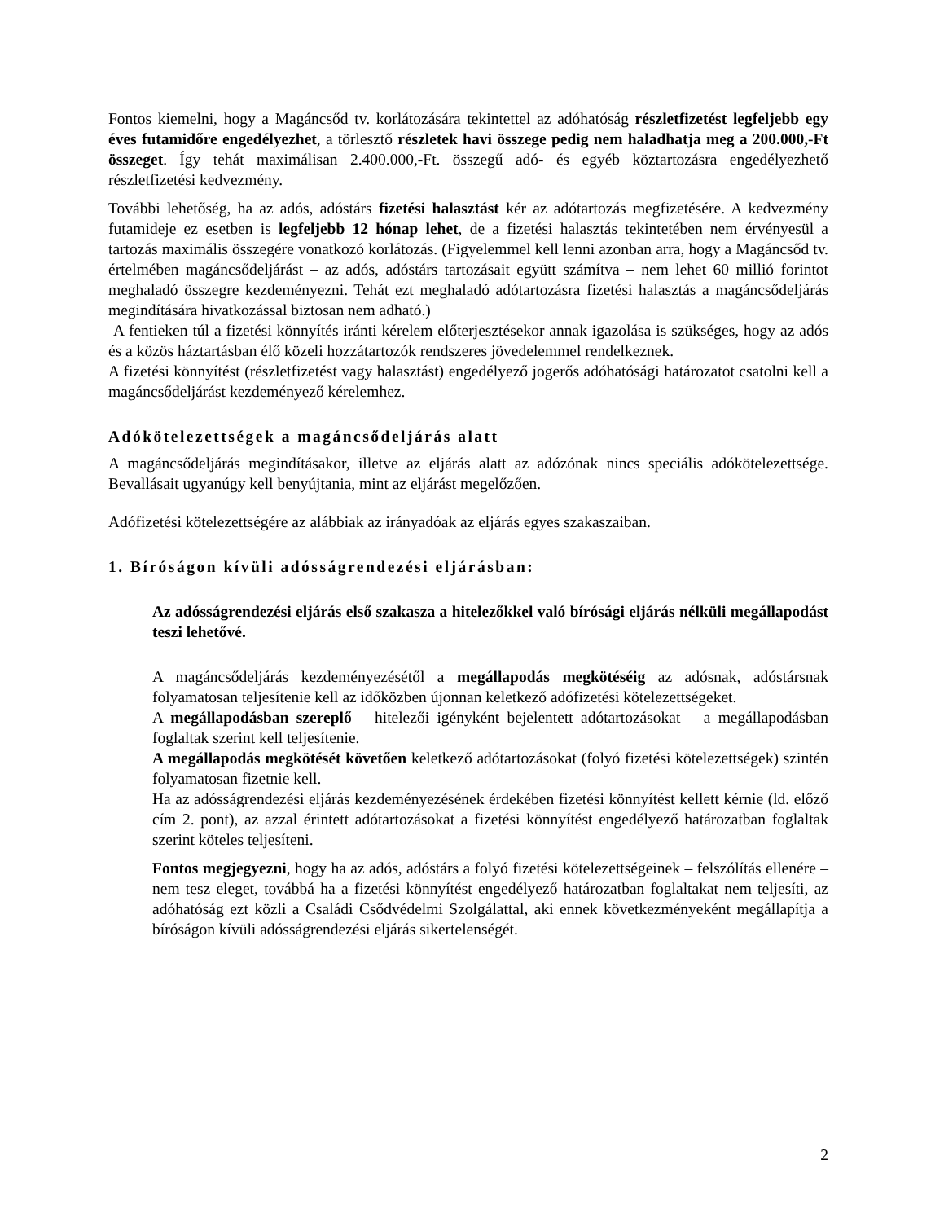Fontos kiemelni, hogy a Magáncsőd tv. korlátozására tekintettel az adóhatóság részletfizetést legfeljebb egy éves futamidőre engedélyezhet, a törlesztő részletek havi összege pedig nem haladhatja meg a 200.000,-Ft összeget. Így tehát maximálisan 2.400.000,-Ft. összegű adó- és egyéb köztartozásra engedélyezhető részletfizetési kedvezmény.
További lehetőség, ha az adós, adóstárs fizetési halasztást kér az adótartozás megfizetésére. A kedvezmény futamideje ez esetben is legfeljebb 12 hónap lehet, de a fizetési halasztás tekintetében nem érvényesül a tartozás maximális összegére vonatkozó korlátozás. (Figyelemmel kell lenni azonban arra, hogy a Magáncsőd tv. értelmében magáncsődeljárást – az adós, adóstárs tartozásait együtt számítva – nem lehet 60 millió forintot meghaladó összegre kezdeményezni. Tehát ezt meghaladó adótartozásra fizetési halasztás a magáncsődeljárás megindítására hivatkozással biztosan nem adható.)
A fentieken túl a fizetési könnyítés iránti kérelem előterjesztésekor annak igazolása is szükséges, hogy az adós és a közös háztartásban élő közeli hozzátartozók rendszeres jövedelemmel rendelkeznek.
A fizetési könnyítést (részletfizetést vagy halasztást) engedélyező jogerős adóhatósági határozatot csatolni kell a magáncsődeljárást kezdeményező kérelemhez.
Adókötelezettségek a magáncsődeljárás alatt
A magáncsődeljárás megindításakor, illetve az eljárás alatt az adózónak nincs speciális adókötelezettsége. Bevallásait ugyanúgy kell benyújtania, mint az eljárást megelőzően.
Adófizetési kötelezettségére az alábbiak az irányadóak az eljárás egyes szakaszaiban.
1. Bíróságon kívüli adósságrendezési eljárásban:
Az adósságrendezési eljárás első szakasza a hitelezőkkel való bírósági eljárás nélküli megállapodást teszi lehetővé.
A magáncsődeljárás kezdeményezésétől a megállapodás megkötéséig az adósnak, adóstársnak folyamatosan teljesítenie kell az időközben újonnan keletkező adófizetési kötelezettségeket.
A megállapodásban szereplő – hitelezői igényként bejelentett adótartozásokat – a megállapodásban foglaltak szerint kell teljesítenie.
A megállapodás megkötését követően keletkező adótartozásokat (folyó fizetési kötelezettségek) szintén folyamatosan fizetnie kell.
Ha az adósságrendezési eljárás kezdeményezésének érdekében fizetési könnyítést kellett kérnie (ld. előző cím 2. pont), az azzal érintett adótartozásokat a fizetési könnyítést engedélyező határozatban foglaltak szerint köteles teljesíteni.
Fontos megjegyezni, hogy ha az adós, adóstárs a folyó fizetési kötelezettségeinek – felszólítás ellenére – nem tesz eleget, továbbá ha a fizetési könnyítést engedélyező határozatban foglaltakat nem teljesíti, az adóhatóság ezt közli a Családi Csődvédelmi Szolgálattal, aki ennek következményeként megállapítja a bíróságon kívüli adósságrendezési eljárás sikertelenségét.
2